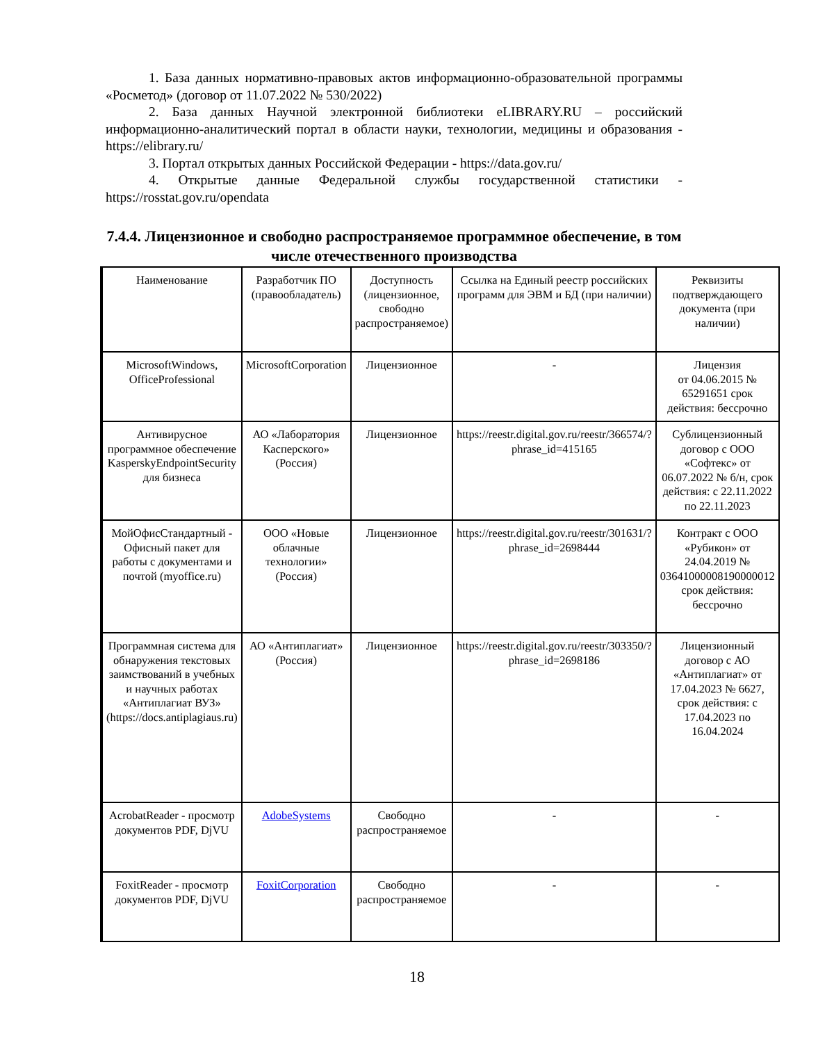1. База данных нормативно-правовых актов информационно-образовательной программы «Росметод» (договор от 11.07.2022 № 530/2022)
2. База данных Научной электронной библиотеки eLIBRARY.RU – российский информационно-аналитический портал в области науки, технологии, медицины и образования - https://elibrary.ru/
3. Портал открытых данных Российской Федерации - https://data.gov.ru/
4. Открытые данные Федеральной службы государственной статистики - https://rosstat.gov.ru/opendata
7.4.4. Лицензионное и свободно распространяемое программное обеспечение, в том числе отечественного производства
| | Наименование | Разработчик ПО (правообладатель) | Доступность (лицензионное, свободно распространяемое) | Ссылка на Единый реестр российских программ для ЭВМ и БД (при наличии) | Реквизиты подтверждающего документа (при наличии) |
| | MicrosoftWindows, OfficeProfessional | MicrosoftCorporation | Лицензионное | - | Лицензия от 04.06.2015 № 65291651 срок действия: бессрочно |
| | Антивирусное программное обеспечение KasperskyEndpointSecurity для бизнеса | АО «Лаборатория Касперского» (Россия) | Лицензионное | https://reestr.digital.gov.ru/reestr/366574/?phrase_id=415165 | Сублицензионный договор с ООО «Софтекс» от 06.07.2022 № б/н, срок действия: с 22.11.2022 по 22.11.2023 |
| | МойОфисСтандартный - Офисный пакет для работы с документами и почтой (myoffice.ru) | ООО «Новые облачные технологии» (Россия) | Лицензионное | https://reestr.digital.gov.ru/reestr/301631/?phrase_id=2698444 | Контракт с ООО «Рубикон» от 24.04.2019 № 03641000008190000012 срок действия: бессрочно |
| | Программная система для обнаружения текстовых заимствований в учебных и научных работах «Антиплагиат ВУЗ» (https://docs.antiplagiaus.ru) | АО «Антиплагиат» (Россия) | Лицензионное | https://reestr.digital.gov.ru/reestr/303350/?phrase_id=2698186 | Лицензионный договор с АО «Антиплагиат» от 17.04.2023 № 6627, срок действия: с 17.04.2023 по 16.04.2024 |
| | AcrobatReader - просмотр документов PDF, DjVU | AdobeSystems | Свободно распространяемое | - | - |
| | FoxitReader - просмотр документов PDF, DjVU | FoxitCorporation | Свободно распространяемое | - | - |
18